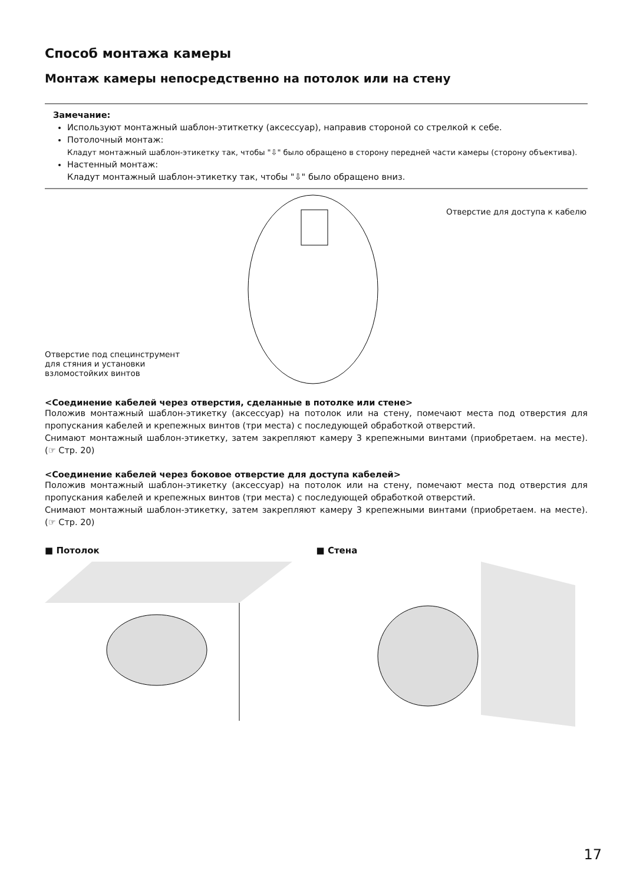Способ монтажа камеры
Монтаж камеры непосредственно на потолок или на стену
Замечание:
Используют монтажный шаблон-этиткетку (аксессуар), направив стороной со стрелкой к себе.
Потолочный монтаж:
Кладут монтажный шаблон-этикетку так, чтобы "⇩" было обращено в сторону передней части камеры (сторону объектива).
Настенный монтаж:
Кладут монтажный шаблон-этикетку так, чтобы "⇩" было обращено вниз.
Отверстие под специнструмент
для стяния и установки
взломостойких винтов
Отверстие для доступа к кабелю
<Соединение кабелей через отверстия, сделанные в потолке или стене>
Положив монтажный шаблон-этикетку (аксессуар) на потолок или на стену, помечают места под отверстия для пропускания кабелей и крепежных винтов (три места) с последующей обработкой отверстий.
Снимают монтажный шаблон-этикетку, затем закрепляют камеру 3 крепежными винтами (приобретаем. на месте). (☞ Стр. 20)
<Соединение кабелей через боковое отверстие для доступа кабелей>
Положив монтажный шаблон-этикетку (аксессуар) на потолок или на стену, помечают места под отверстия для пропускания кабелей и крепежных винтов (три места) с последующей обработкой отверстий.
Снимают монтажный шаблон-этикетку, затем закрепляют камеру 3 крепежными винтами (приобретаем. на месте). (☞ Стр. 20)
■ Потолок ■ Стена
17